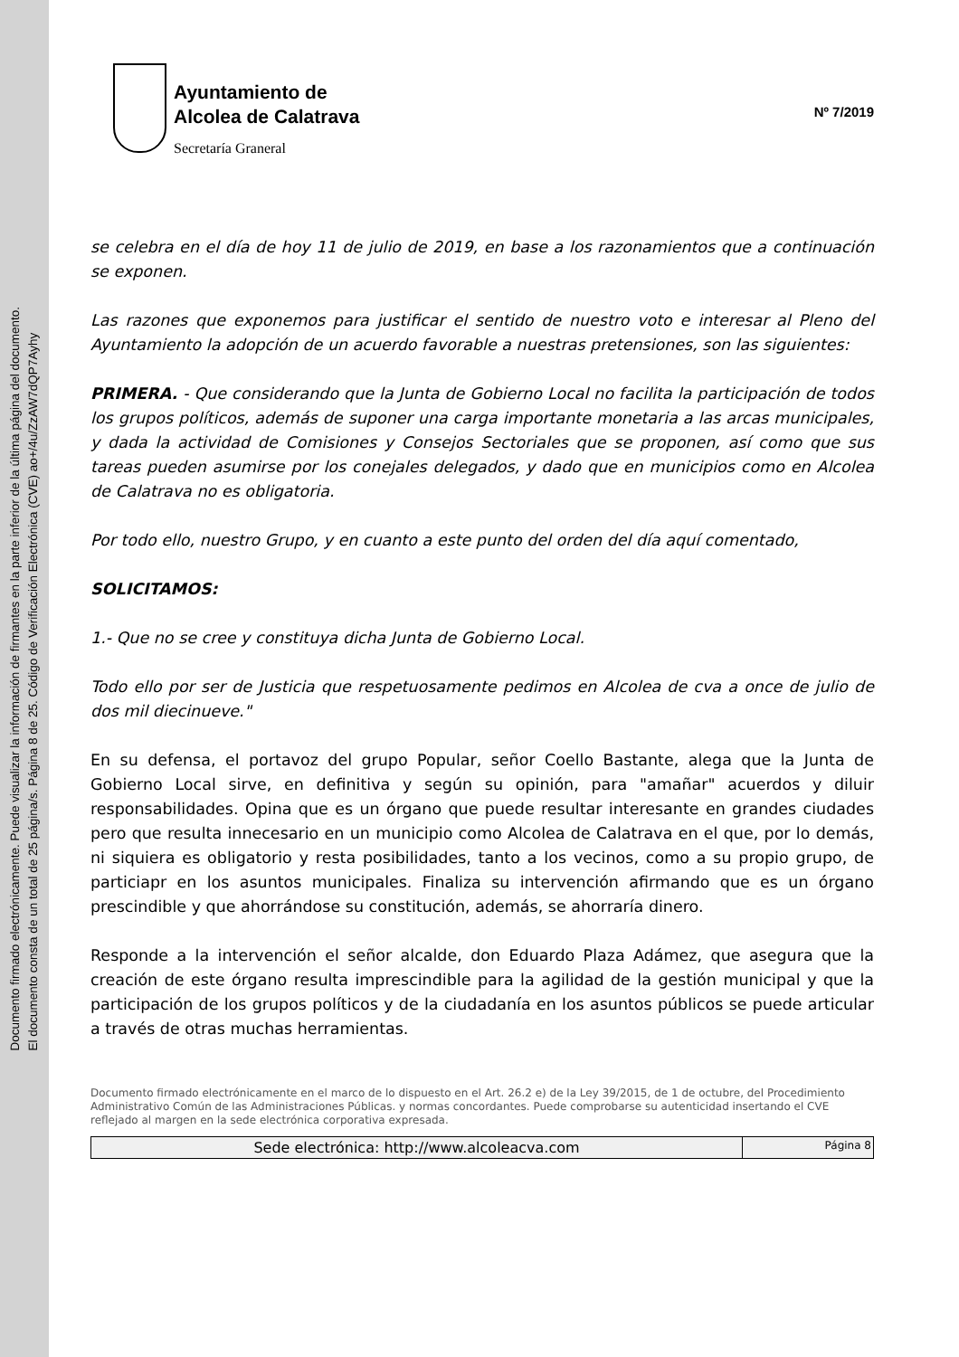Documento firmado electrónicamente. Puede visualizar la información de firmantes en la parte inferior de la última página del documento.
El documento consta de un total de 25 página/s. Página 8 de 25. Código de Verificación Electrónica (CVE) ao+/4u/ZzAW7dQP7Ayhy
Ayuntamiento de
Alcolea de Calatrava
Secretaría Graneral
Nº 7/2019
se celebra en el día de hoy 11 de julio de 2019, en base a los razonamientos que a continuación se exponen.
Las razones que exponemos para justificar el sentido de nuestro voto e interesar al Pleno del Ayuntamiento la adopción de un acuerdo favorable a nuestras pretensiones, son las siguientes:
PRIMERA. - Que considerando que la Junta de Gobierno Local no facilita la participación de todos los grupos políticos, además de suponer una carga importante monetaria a las arcas municipales, y dada la actividad de Comisiones y Consejos Sectoriales que se proponen, así como que sus tareas pueden asumirse por los conejales delegados, y dado que en municipios como en Alcolea de Calatrava no es obligatoria.
Por todo ello, nuestro Grupo, y en cuanto a este punto del orden del día aquí comentado,
SOLICITAMOS:
1.- Que no se cree y constituya dicha Junta de Gobierno Local.
Todo ello por ser de Justicia que respetuosamente pedimos en Alcolea de cva a once de julio de dos mil diecinueve."
En su defensa, el portavoz del grupo Popular, señor Coello Bastante, alega que la Junta de Gobierno Local sirve, en definitiva y según su opinión, para "amañar" acuerdos y diluir responsabilidades. Opina que es un órgano que puede resultar interesante en grandes ciudades pero que resulta innecesario en un municipio como Alcolea de Calatrava en el que, por lo demás, ni siquiera es obligatorio y resta posibilidades, tanto a los vecinos, como a su propio grupo, de particiapr en los asuntos municipales. Finaliza su intervención afirmando que es un órgano prescindible y que ahorrándose su constitución, además, se ahorraría dinero.
Responde a la intervención el señor alcalde, don Eduardo Plaza Adámez, que asegura que la creación de este órgano resulta imprescindible para la agilidad de la gestión municipal y que la participación de los grupos políticos y de la ciudadanía en los asuntos públicos se puede articular a través de otras muchas herramientas.
Documento firmado electrónicamente en el marco de lo dispuesto en el Art. 26.2 e) de la Ley 39/2015, de 1 de octubre, del Procedimiento Administrativo Común de las Administraciones Públicas. y normas concordantes. Puede comprobarse su autenticidad insertando el CVE reflejado al margen en la sede electrónica corporativa expresada.
| Sede electrónica: http://www.alcoleacva.com | Página 8 |